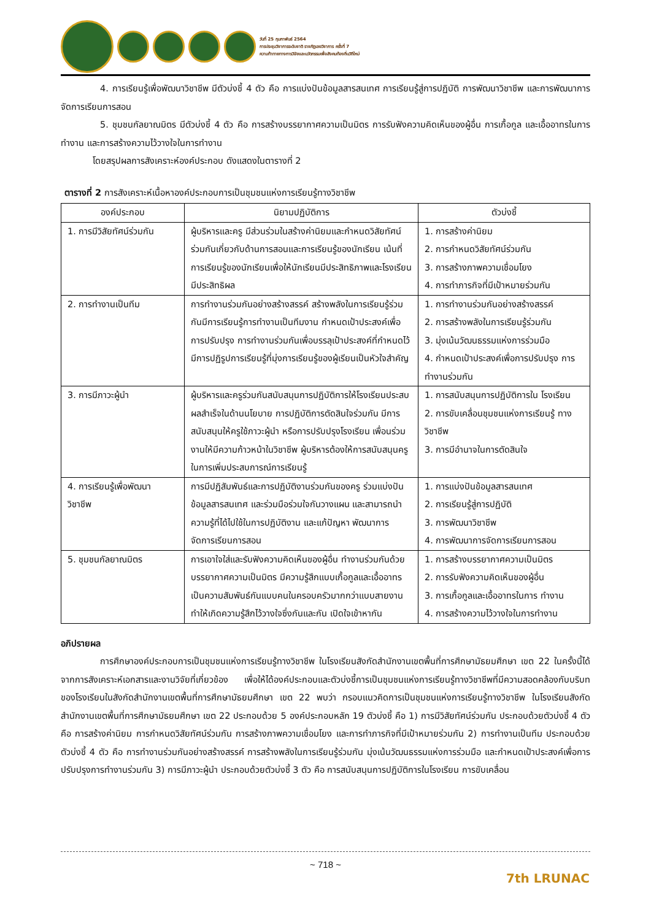วันที่ 25 กุมภาพันธ์ 2564
การประชุมวิชาการระดับชาติ ราชภัฏเลยวิชาการ ครั้งที่ 7
ความท้าทายทางการวิจัยและนวัตกรรมเพื่อสังคมท้องถิ่นวิถีใหม่
4. การเรียนรู้เพื่อพัฒนาวิชาชีพ มีตัวบ่งชี้ 4 ตัว คือ การแบ่งปันข้อมูลสารสนเทศ การเรียนรู้สู่การปฏิบัติ การพัฒนาวิชาชีพ และการพัฒนาการจัดการเรียนการสอน
5. ชุมชนกัลยาณมิตร มีตัวบ่งชี้ 4 ตัว คือ การสร้างบรรยากาศความเป็นมิตร การรับฟังความคิดเห็นของผู้อื่น การเกื้อกูล และเอื้ออาทรในการทำงาน และการสร้างความไว้วางใจในการทำงาน
โดยสรุปผลการสังเคราะห์องค์ประกอบ ดังแสดงในตารางที่ 2
ตารางที่ 2 การสังเคราะห์เนื้อหาองค์ประกอบการเป็นชุมชนแห่งการเรียนรู้ทางวิชาชีพ
| องค์ประกอบ | นิยามปฏิบัติการ | ตัวบ่งชี้ |
| --- | --- | --- |
| 1. การมีวิสัยทัศน์ร่วมกัน | ผู้บริหารและครู มีส่วนร่วมในสร้างค่านิยมและกำหนดวิสัยทัศน์ร่วมกันเกี่ยวกับด้านการสอนและการเรียนรู้ของนักเรียน เน้นที่การเรียนรู้ของนักเรียนเพื่อให้นักเรียนมีประสิทธิภาพและโรงเรียนมีประสิทธิผล | 1. การสร้างค่านิยม 2. การกำหนดวิสัยทัศน์ร่วมกัน 3. การสร้างภาพความเชื่อมโยง 4. การทำภารกิจที่มีเป้าหมายร่วมกัน |
| 2. การทำงานเป็นทีม | การทำงานร่วมกันอย่างสร้างสรรค์ สร้างพลังในการเรียนรู้ร่วมกันมีการเรียนรู้การทำงานเป็นทีมงาน กำหนดเป้าประสงค์เพื่อการปรับปรุง การทำงานร่วมกันเพื่อบรรลุเป้าประสงค์ที่กำหนดไว้ มีการปฏิรูปการเรียนรู้ที่มุ่งการเรียนรู้ของผู้เรียนเป็นหัวใจสำคัญ | 1. การทำงานร่วมกันอย่างสร้างสรรค์ 2. การสร้างพลังในการเรียนรู้ร่วมกัน 3. มุ่งเน้นวัฒนธรรมแห่งการร่วมมือ 4. กำหนดเป้าประสงค์เพื่อการปรับปรุง การทำงานร่วมกัน |
| 3. การมีภาวะผู้นำ | ผู้บริหารและครูร่วมกันสนับสนุนการปฏิบัติการให้โรงเรียนประสบผลสำเร็จในด้านนโยบาย การปฏิบัติการตัดสินใจร่วมกัน มีการสนับสนุนให้ครูใช้ภาวะผู้นำ หรือการปรับปรุงโรงเรียน เพื่อนร่วมงานให้มีความก้าวหน้าในวิชาชีพ ผู้บริหารต้องให้การสนับสนุนครูในการเพิ่มประสบการณ์การเรียนรู้ | 1. การสนับสนุนการปฏิบัติการใน โรงเรียน 2. การขับเคลื่อนชุมชนแห่งการเรียนรู้ ทางวิชาชีพ 3. การมีอำนาจในการตัดสินใจ |
| 4. การเรียนรู้เพื่อพัฒนา วิชาชีพ | การมีปฏิสัมพันธ์และการปฏิบัติงานร่วมกันของครู ร่วมแบ่งปันข้อมูลสารสนเทศ และร่วมมือร่วมใจกันวางแผน และสามารถนำความรู้ที่ได้ไปใช้ในการปฏิบัติงาน และแก้ปัญหา พัฒนาการจัดการเรียนการสอน | 1. การแบ่งปันข้อมูลสารสนเทศ 2. การเรียนรู้สู่การปฏิบัติ 3. การพัฒนาวิชาชีพ 4. การพัฒนาการจัดการเรียนการสอน |
| 5. ชุมชนกัลยาณมิตร | การเอาใจใส่และรับฟังความคิดเห็นของผู้อื่น ทำงานร่วมกันด้วยบรรยากาศความเป็นมิตร มีความรู้สึกแบบเกื้อกูลและเอื้ออาทรเป็นความสัมพันธ์กันแบบคนในครอบครัวมากกว่าแบบสายงาน ทำให้เกิดความรู้สึกไว้วางใจซึ่งกันและกัน เปิดใจเข้าหากัน | 1. การสร้างบรรยากาศความเป็นมิตร 2. การรับฟังความคิดเห็นของผู้อื่น 3. การเกื้อกูลและเอื้ออาทรในการ ทำงาน 4. การสร้างความไว้วางใจในการทำงาน |
อภิปรายผล
การศึกษาองค์ประกอบการเป็นชุมชนแห่งการเรียนรู้ทางวิชาชีพ ในโรงเรียนสังกัดสำนักงานเขตพื้นที่การศึกษามัธยมศึกษา เขต 22 ในครั้งนี้ได้จากการสังเคราะห์เอกสารและงานวิจัยที่เกี่ยวข้อง เพื่อให้ได้องค์ประกอบและตัวบ่งชี้การเป็นชุมชนแห่งการเรียนรู้ทางวิชาชีพที่มีความสอดคล้องกับบริบทของโรงเรียนในสังกัดสำนักงานเขตพื้นที่การศึกษามัธยมศึกษา เขต 22 พบว่า กรอบแนวคิดการเป็นชุมชนแห่งการเรียนรู้ทางวิชาชีพ ในโรงเรียนสังกัดสำนักงานเขตพื้นที่การศึกษามัธยมศึกษา เขต 22 ประกอบด้วย 5 องค์ประกอบหลัก 19 ตัวบ่งชี้ คือ 1) การมีวิสัยทัศน์ร่วมกัน ประกอบด้วยตัวบ่งชี้ 4 ตัว คือ การสร้างค่านิยม การกำหนดวิสัยทัศน์ร่วมกัน การสร้างภาพความเชื่อมโยง และการทำภารกิจที่มีเป้าหมายร่วมกัน 2) การทำงานเป็นทีม ประกอบด้วยตัวบ่งชี้ 4 ตัว คือ การทำงานร่วมกันอย่างสร้างสรรค์ การสร้างพลังในการเรียนรู้ร่วมกัน มุ่งเน้นวัฒนธรรมแห่งการร่วมมือ และกำหนดเป้าประสงค์เพื่อการปรับปรุงการทำงานร่วมกัน 3) การมีภาวะผู้นำ ประกอบด้วยตัวบ่งชี้ 3 ตัว คือ การสนับสนุนการปฏิบัติการในโรงเรียน การขับเคลื่อน
~ 718 ~
7th LRUNAC